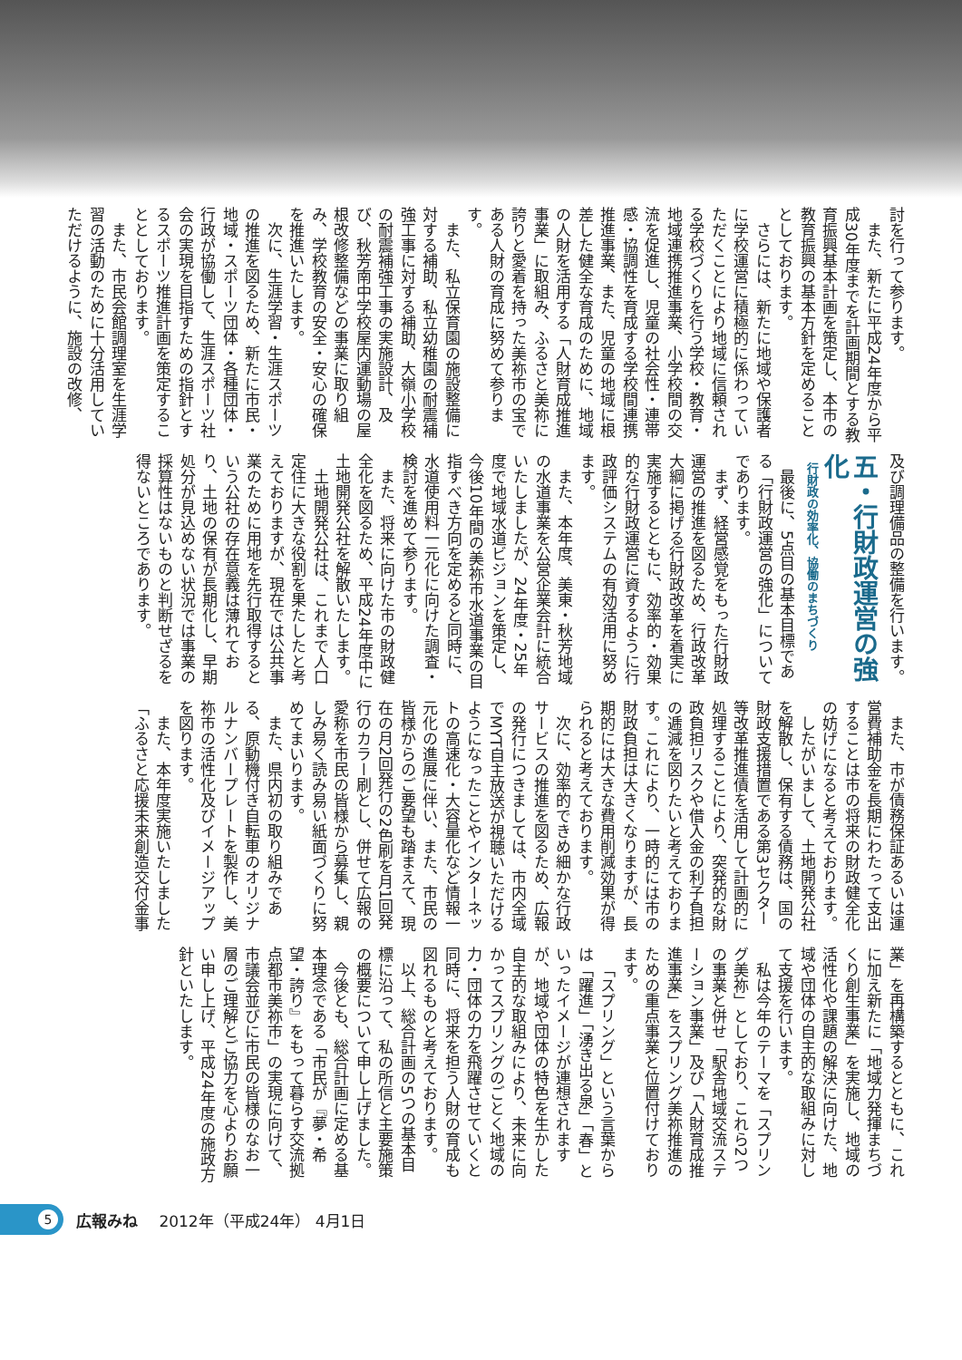討を行って参ります。
また、新たに平成24年度から平成30年度までを計画期間とする教育振興基本計画を策定し、本市の教育振興の基本方針を定めることとしております。
さらには、新たに地域や保護者に学校運営に積極的に係わっていただくことにより地域に信頼される学校づくりを行う学校・教育・地域連携推進事業、小学校間の交流を促進し、児童の社会性・連帯感・協調性を育成する学校間連携推進事業、また、児童の地域に根差した健全な育成のために、地域の人財を活用する「人財育成推進事業」に取組み、ふるさと美祢に誇りと愛着を持った美祢市の宝である人財の育成に努めて参ります。
また、私立保育園の施設整備に対する補助、私立幼稚園の耐震補強工事に対する補助、大嶺小学校の耐震補強工事の実施設計、及び、秋芳南中学校屋内運動場の屋根改修整備などの事業に取り組み、学校教育の安全・安心の確保を推進いたします。
次に、生涯学習・生涯スポーツの推進を図るため、新たに市民・地域・スポーツ団体・各種団体・行政が協働して、生涯スポーツ社会の実現を目指すための指針とするスポーツ推進計画を策定することとしております。
また、市民会館調理室を生涯学習の活動のために十分活用していただけるように、施設の改修、
及び調理備品の整備を行います。
五・行財政運営の強化
行財政の効率化、協働のまちづくり
最後に、5点目の基本目標である「行財政運営の強化」についてであります。
まず、経営感覚をもった行財政運営の推進を図るため、行政改革大綱に掲げる行財政改革を着実に実施するとともに、効率的・効果的な行財政運営に資するように行政評価システムの有効活用に努めます。
また、本年度、美東・秋芳地域の水道事業を公営企業会計に統合いたしましたが、24年度・25年度で地域水道ビジョンを策定し、今後10年間の美祢市水道事業の目指すべき方向を定めると同時に、水道使用料一元化に向けた調査・検討を進めて参ります。
また、将来に向けた市の財政健全化を図るため、平成24年度中に土地開発公社を解散いたします。
土地開発公社は、これまで人口定住に大きな役割を果たしたと考えておりますが、現在では公共事業のために用地を先行取得するという公社の存在意義は薄れており、土地の保有が長期化し、早期処分が見込めない状況では事業の採算性はないものと判断せざるを得ないところであります。
また、市が債務保証あるいは運営費補助金を長期にわたって支出することは市の将来の財政健全化の妨げになると考えております。
したがいまして、土地開発公社を解散し、保有する債務は、国の財政支援措置である第3セクター等改革推進債を活用して計画的に処理することにより、突発的な財政負担リスクや借入金の利子負担の逓減を図りたいと考えております。これにより、一時的には市の財政負担は大きくなりますが、長期的には大きな費用削減効果が得られると考えております。
次に、効率的できめ細かな行政サービスの推進を図るため、広報の発行につきましては、市内全域でMYT自主放送が視聴いただけるようになったことやインターネットの高速化・大容量化など情報一元化の進展に伴い、また、市民の皆様からのご要望も踏まえて、現在の月2回発行の2色刷を月1回発行のカラー刷とし、併せて広報の愛称を市民の皆様から募集し、親しみ易く読み易い紙面づくりに努めてまいります。
また、県内初の取り組みである、原動機付き自転車のオリジナルナンバープレートを製作し、美祢市の活性化及びイメージアップを図ります。
また、本年度実施いたしました「ふるさと応援未来創造交付金事
業」を再構築するとともに、これに加え新たに「地域力発揮まちづくり創生事業」を実施し、地域の活性化や課題の解決に向けた、地域や団体の自主的な取組みに対して支援を行います。
私は今年のテーマを「スプリング美祢」としており、これら2つの事業と併せ「駅舎地域交流ステーション事業」及び「人財育成推進事業」をスプリング美祢推進のための重点事業と位置付けております。
「スプリング」という言葉からは「躍進」「湧き出る泉」「春」といったイメージが連想されますが、地域や団体の特色を生かした自主的な取組みにより、未来に向かってスプリングのごとく地域の力・団体の力を飛躍させていくと同時に、将来を担う人財の育成も図れるものと考えております。
以上、総合計画の5つの基本目標に沿って、私の所信と主要施策の概要について申し上げました。
今後とも、総合計画に定める基本理念である「市民が『夢・希望・誇り』をもって暮らす交流拠点都市美祢市」の実現に向けて、市議会並びに市民の皆様のなお一層のご理解とご協力を心よりお願い申し上げ、平成24年度の施政方針といたします。
5
広報みね 2012年（平成24年） 4月1日